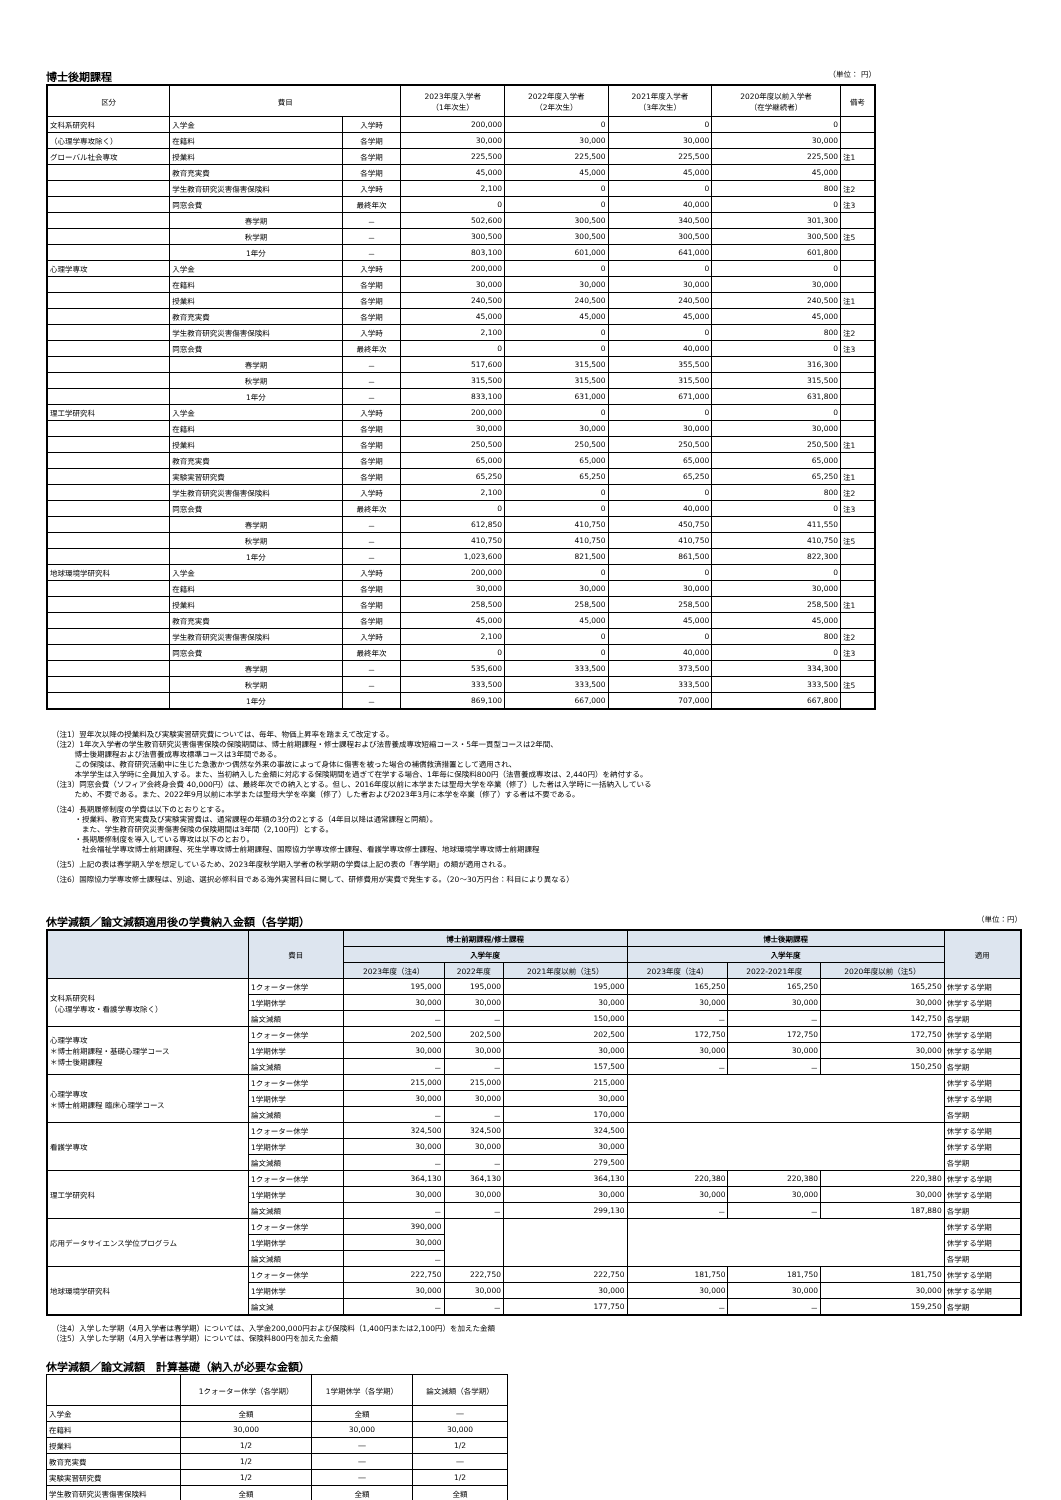博士後期課程 （単位： 円）
| 区分 | 費目 | | 2023年度入学者 （1年次生） | 2022年度入学者 （2年次生） | 2021年度入学者 （3年次生） | 2020年度以前入学者 （在学継続者） | 備考 |
| --- | --- | --- | --- | --- | --- | --- | --- |
| 文科系研究科 | 入学金 | 入学時 | 200,000 | 0 | 0 | 0 | |
| （心理学専攻除く） | 在籍料 | 各学期 | 30,000 | 30,000 | 30,000 | 30,000 | |
| グローバル社会専攻 | 授業料 | 各学期 | 225,500 | 225,500 | 225,500 | 225,500 | 注1 |
| | 教育充実費 | 各学期 | 45,000 | 45,000 | 45,000 | 45,000 | |
| | 学生教育研究災害傷害保険料 | 入学時 | 2,100 | 0 | 0 | 800 | 注2 |
| | 同窓会費 | 最終年次 | 0 | 0 | 40,000 | 0 | 注3 |
| | 春学期 | － | 502,600 | 300,500 | 340,500 | 301,300 | |
| | 秋学期 | － | 300,500 | 300,500 | 300,500 | 300,500 | 注5 |
| | 1年分 | － | 803,100 | 601,000 | 641,000 | 601,800 | |
| 心理学専攻 | 入学金 | 入学時 | 200,000 | 0 | 0 | 0 | |
| | 在籍料 | 各学期 | 30,000 | 30,000 | 30,000 | 30,000 | |
| | 授業料 | 各学期 | 240,500 | 240,500 | 240,500 | 240,500 | 注1 |
| | 教育充実費 | 各学期 | 45,000 | 45,000 | 45,000 | 45,000 | |
| | 学生教育研究災害傷害保険料 | 入学時 | 2,100 | 0 | 0 | 800 | 注2 |
| | 同窓会費 | 最終年次 | 0 | 0 | 40,000 | 0 | 注3 |
| | 春学期 | － | 517,600 | 315,500 | 355,500 | 316,300 | |
| | 秋学期 | － | 315,500 | 315,500 | 315,500 | 315,500 | |
| | 1年分 | － | 833,100 | 631,000 | 671,000 | 631,800 | |
| 理工学研究科 | 入学金 | 入学時 | 200,000 | 0 | 0 | 0 | |
| | 在籍料 | 各学期 | 30,000 | 30,000 | 30,000 | 30,000 | |
| | 授業料 | 各学期 | 250,500 | 250,500 | 250,500 | 250,500 | 注1 |
| | 教育充実費 | 各学期 | 65,000 | 65,000 | 65,000 | 65,000 | |
| | 実験実習研究費 | 各学期 | 65,250 | 65,250 | 65,250 | 65,250 | 注1 |
| | 学生教育研究災害傷害保険料 | 入学時 | 2,100 | 0 | 0 | 800 | 注2 |
| | 同窓会費 | 最終年次 | 0 | 0 | 40,000 | 0 | 注3 |
| | 春学期 | － | 612,850 | 410,750 | 450,750 | 411,550 | |
| | 秋学期 | － | 410,750 | 410,750 | 410,750 | 410,750 | 注5 |
| | 1年分 | － | 1,023,600 | 821,500 | 861,500 | 822,300 | |
| 地球環境学研究科 | 入学金 | 入学時 | 200,000 | 0 | 0 | 0 | |
| | 在籍料 | 各学期 | 30,000 | 30,000 | 30,000 | 30,000 | |
| | 授業料 | 各学期 | 258,500 | 258,500 | 258,500 | 258,500 | 注1 |
| | 教育充実費 | 各学期 | 45,000 | 45,000 | 45,000 | 45,000 | |
| | 学生教育研究災害傷害保険料 | 入学時 | 2,100 | 0 | 0 | 800 | 注2 |
| | 同窓会費 | 最終年次 | 0 | 0 | 40,000 | 0 | 注3 |
| | 春学期 | － | 535,600 | 333,500 | 373,500 | 334,300 | |
| | 秋学期 | － | 333,500 | 333,500 | 333,500 | 333,500 | 注5 |
| | 1年分 | － | 869,100 | 667,000 | 707,000 | 667,800 | |
（注1）翌年次以降の授業料及び実験実習研究費については、毎年、物価上昇率を踏まえて改定する。
（注2）1年次入学者の学生教育研究災害傷害保険の保険期間は、博士前期課程・修士課程および法曹養成専攻短縮コース・5年一貫型コースは2年間、
　　　博士後期課程および法曹養成専攻標準コースは3年間である。
　　　この保険は、教育研究活動中に生じた急激かつ偶然な外来の事故によって身体に傷害を被った場合の補償救済措置として適用され、
　　　本学学生は入学時に全員加入する。また、当初納入した金額に対応する保険期間を過ぎて在学する場合、1年毎に保険料800円（法曹養成専攻は、2,440円）を納付する。
（注3）同窓会費（ソフィア会終身会費 40,000円）は、最終年次での納入とする。但し、2016年度以前に本学または聖母大学を卒業（修了）した者は入学時に一括納入している
　　　ため、不要である。また、2022年9月以前に本学または聖母大学を卒業（修了）した者および2023年3月に本学を卒業（修了）する者は不要である。
（注4）長期履修制度の学費は以下のとおりとする。
　　　・授業料、教育充実費及び実験実習費は、通常課程の年額の3分の2とする（4年目以降は通常課程と同額）。
　　　　また、学生教育研究災害傷害保険の保険期間は3年間（2,100円）とする。
　　　・長期履修制度を導入している専攻は以下のとおり。
　　　　社会福祉学専攻博士前期課程、死生学専攻博士前期課程、国際協力学専攻修士課程、看護学専攻修士課程、地球環境学専攻博士前期課程
（注5）上記の表は春学期入学を想定しているため、2023年度秋学期入学者の秋学期の学費は上記の表の「春学期」の額が適用される。
（注6）国際協力学専攻修士課程は、別途、選択必修科目である海外実習科目に関して、研修費用が実費で発生する。（20～30万円台：科目により異なる）
休学減額／論文減額適用後の学費納入金額（各学期） （単位：円）
| | 費目 | 博士前期課程/修士課程 | | | 博士後期課程 | | | 適用 |
| --- | --- | --- | --- | --- | --- | --- | --- | --- |
| | | 入学年度 | | | 入学年度 | | | |
| | | 2023年度（注4） | 2022年度 | 2021年度以前（注5） | 2023年度（注4） | 2022-2021年度 | 2020年度以前（注5） | |
| 文科系研究科 （心理学専攻・看護学専攻除く） | 1クォーター休学 | 195,000 | 195,000 | 195,000 | 165,250 | 165,250 | 165,250 | 休学する学期 |
| | 1学期休学 | 30,000 | 30,000 | 30,000 | 30,000 | 30,000 | 30,000 | 休学する学期 |
| | 論文減額 | － | － | 150,000 | － | － | 142,750 | 各学期 |
| 心理学専攻 ＊博士前期課程・基礎心理学コース ＊博士後期課程 | 1クォーター休学 | 202,500 | 202,500 | 202,500 | 172,750 | 172,750 | 172,750 | 休学する学期 |
| | 1学期休学 | 30,000 | 30,000 | 30,000 | 30,000 | 30,000 | 30,000 | 休学する学期 |
| | 論文減額 | － | － | 157,500 | － | － | 150,250 | 各学期 |
| 心理学専攻 ＊博士前期課程 臨床心理学コース | 1クォーター休学 | 215,000 | 215,000 | 215,000 | | | | 休学する学期 |
| | 1学期休学 | 30,000 | 30,000 | 30,000 | | | | 休学する学期 |
| | 論文減額 | － | － | 170,000 | | | | 各学期 |
| 看護学専攻 | 1クォーター休学 | 324,500 | 324,500 | 324,500 | | | | 休学する学期 |
| | 1学期休学 | 30,000 | 30,000 | 30,000 | | | | 休学する学期 |
| | 論文減額 | － | － | 279,500 | | | | 各学期 |
| 理工学研究科 | 1クォーター休学 | 364,130 | 364,130 | 364,130 | 220,380 | 220,380 | 220,380 | 休学する学期 |
| | 1学期休学 | 30,000 | 30,000 | 30,000 | 30,000 | 30,000 | 30,000 | 休学する学期 |
| | 論文減額 | － | － | 299,130 | － | － | 187,880 | 各学期 |
| 応用データサイエンス学位プログラム | 1クォーター休学 | 390,000 | | | | | | 休学する学期 |
| | 1学期休学 | 30,000 | | | | | | 休学する学期 |
| | 論文減額 | － | | | | | | 各学期 |
| 地球環境学研究科 | 1クォーター休学 | 222,750 | 222,750 | 222,750 | 181,750 | 181,750 | 181,750 | 休学する学期 |
| | 1学期休学 | 30,000 | 30,000 | 30,000 | 30,000 | 30,000 | 30,000 | 休学する学期 |
| | 論文減 | － | － | 177,750 | － | － | 159,250 | 各学期 |
（注4）入学した学期（4月入学者は春学期）については、入学金200,000円および保険料（1,400円または2,100円）を加えた金額
（注5）入学した学期（4月入学者は春学期）については、保険料800円を加えた金額
休学減額／論文減額　計算基礎（納入が必要な金額）
| | 1クォーター休学（各学期） | 1学期休学（各学期） | 論文減額（各学期） |
| --- | --- | --- | --- |
| 入学金 | 全額 | 全額 | ― |
| 在籍料 | 30,000 | 30,000 | 30,000 |
| 授業料 | 1/2 | ― | 1/2 |
| 教育充実費 | 1/2 | ― | ― |
| 実験実習研究費 | 1/2 | ― | 1/2 |
| 学生教育研究災害傷害保険料 | 全額 | 全額 | 全額 |